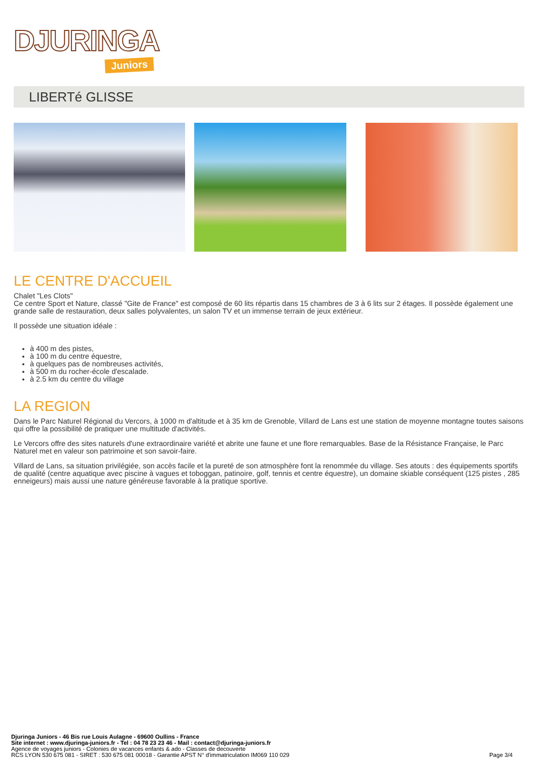DJURINGA
Juniors
LIBERTé GLISSE
LE CENTRE D'ACCUEIL
Chalet "Les Clots"
Ce centre Sport et Nature, classé "Gite de France" est composé de 60 lits répartis dans 15 chambres de 3 à 6 lits sur 2 étages. Il possède également une grande salle de restauration, deux salles polyvalentes, un salon TV et un immense terrain de jeux extérieur.
Il possède une situation idéale :
à 400 m des pistes,
à 100 m du centre équestre,
à quelques pas de nombreuses activités,
à 500 m du rocher-école d'escalade.
à 2.5 km du centre du village
LA REGION
Dans le Parc Naturel Régional du Vercors, à 1000 m d'altitude et à 35 km de Grenoble, Villard de Lans est une station de moyenne montagne toutes saisons qui offre la possibilité de pratiquer une multitude d'activités.
Le Vercors offre des sites naturels d'une extraordinaire variété et abrite une faune et une flore remarquables. Base de la Résistance Française, le Parc Naturel met en valeur son patrimoine et son savoir-faire.
Villard de Lans, sa situation privilégiée, son accès facile et la pureté de son atmosphère font la renommée du village. Ses atouts : des équipements sportifs de qualité (centre aquatique avec piscine à vagues et toboggan, patinoire, golf, tennis et centre équestre), un domaine skiable conséquent (125 pistes , 285 enneigeurs) mais aussi une nature généreuse favorable à la pratique sportive.
Djuringa Juniors - 46 Bis rue Louis Aulagne - 69600 Oullins - France
Site internet : www.djuringa-juniors.fr - Tel : 04 78 23 23 46 - Mail : contact@djuringa-juniors.fr
Agence de voyages juniors - Colonies de vacances enfants & ado - Classes de decouverte
RCS LYON 530 675 081 - SIRET : 530 675 081 00018 - Garantie APST N° d'immatriculation IM069 110 029
Page 3/4